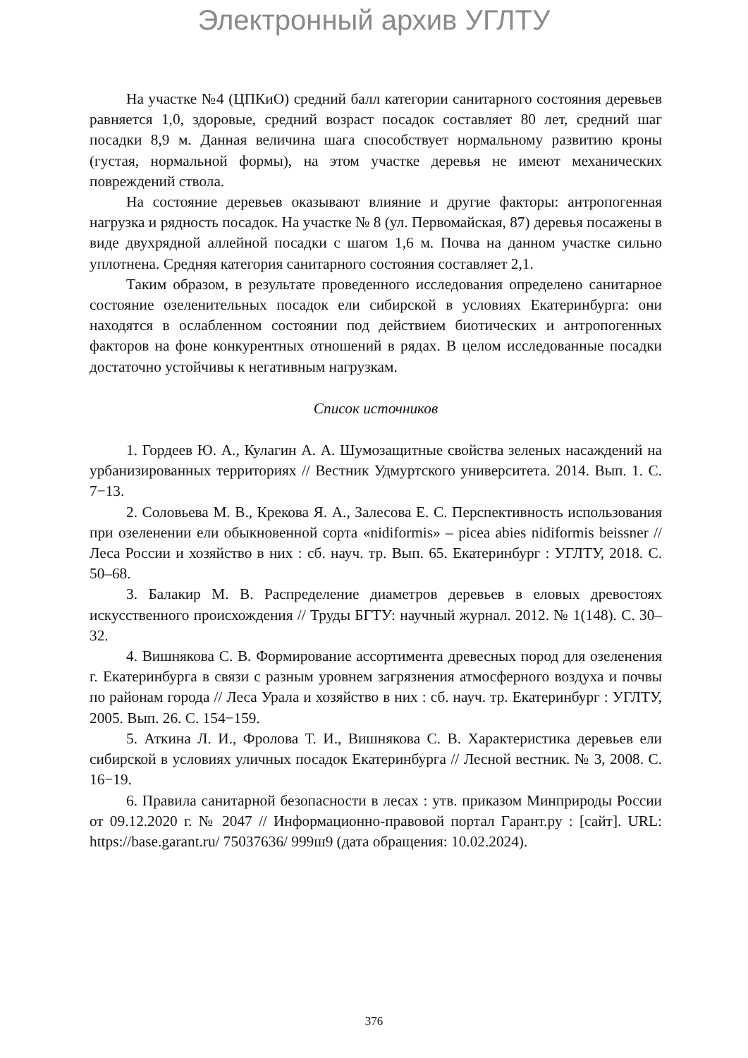Электронный архив УГЛТУ
На участке №4 (ЦПКиО) средний балл категории санитарного состояния деревьев равняется 1,0, здоровые, средний возраст посадок составляет 80 лет, средний шаг посадки 8,9 м. Данная величина шага способствует нормальному развитию кроны (густая, нормальной формы), на этом участке деревья не имеют механических повреждений ствола.
На состояние деревьев оказывают влияние и другие факторы: антропогенная нагрузка и рядность посадок. На участке № 8 (ул. Первомайская, 87) деревья посажены в виде двухрядной аллейной посадки с шагом 1,6 м. Почва на данном участке сильно уплотнена. Средняя категория санитарного состояния составляет 2,1.
Таким образом, в результате проведенного исследования определено санитарное состояние озеленительных посадок ели сибирской в условиях Екатеринбурга: они находятся в ослабленном состоянии под действием биотических и антропогенных факторов на фоне конкурентных отношений в рядах. В целом исследованные посадки достаточно устойчивы к негативным нагрузкам.
Список источников
1. Гордеев Ю. А., Кулагин А. А. Шумозащитные свойства зеленых насаждений на урбанизированных территориях // Вестник Удмуртского университета. 2014. Вып. 1. С. 7−13.
2. Соловьева М. В., Крекова Я. А., Залесова Е. С. Перспективность использования при озеленении ели обыкновенной сорта «nidiformis» – picea abies nidiformis beissner // Леса России и хозяйство в них : сб. науч. тр. Вып. 65. Екатеринбург : УГЛТУ, 2018. С. 50–68.
3. Балакир М. В. Распределение диаметров деревьев в еловых древостоях искусственного происхождения // Труды БГТУ: научный журнал. 2012. № 1(148). С. 30–32.
4. Вишнякова С. В. Формирование ассортимента древесных пород для озеленения г. Екатеринбурга в связи с разным уровнем загрязнения атмосферного воздуха и почвы по районам города // Леса Урала и хозяйство в них : сб. науч. тр. Екатеринбург : УГЛТУ, 2005. Вып. 26. С. 154−159.
5. Аткина Л. И., Фролова Т. И., Вишнякова С. В. Характеристика деревьев ели сибирской в условиях уличных посадок Екатеринбурга // Лесной вестник. № 3, 2008. С. 16−19.
6. Правила санитарной безопасности в лесах : утв. приказом Минприроды России от 09.12.2020 г. № 2047 // Информационно-правовой портал Гарант.ру : [сайт]. URL: https://base.garant.ru/ 75037636/ 999ш9 (дата обращения: 10.02.2024).
376